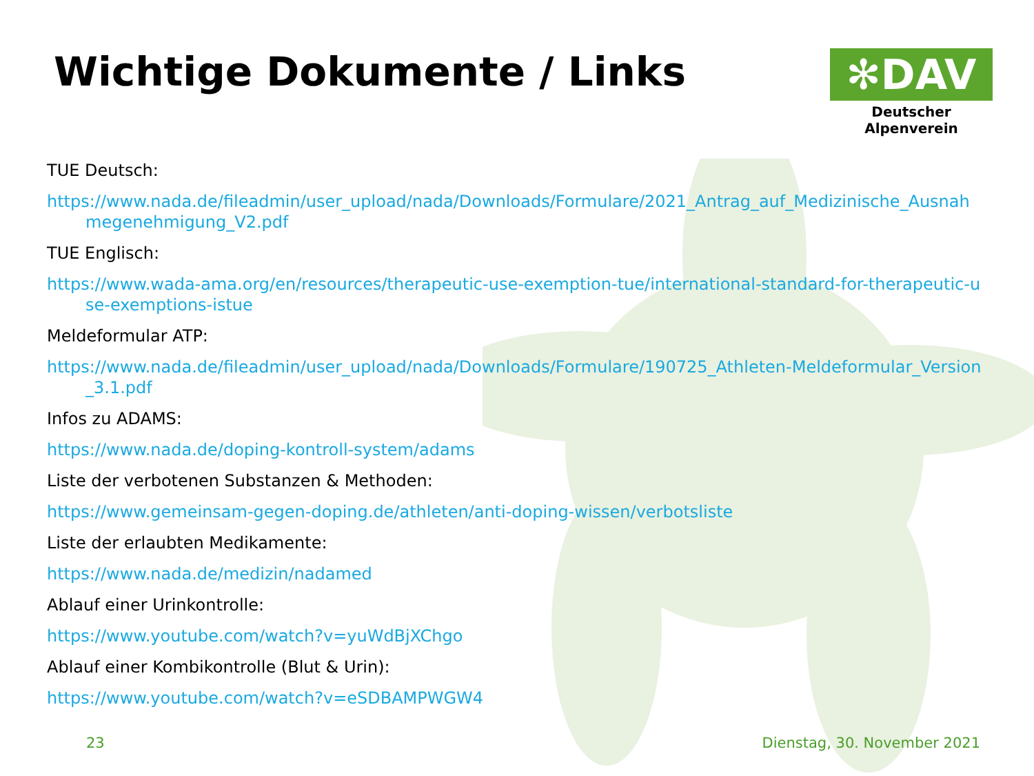Wichtige Dokumente / Links
✻DAV
Deutscher Alpenverein
TUE Deutsch:
https://www.nada.de/fileadmin/user_upload/nada/Downloads/Formulare/2021_Antrag_auf_Medizinische_Ausnahmegenehmigung_V2.pdf
TUE Englisch:
https://www.wada-ama.org/en/resources/therapeutic-use-exemption-tue/international-standard-for-therapeutic-use-exemptions-istue
Meldeformular ATP:
https://www.nada.de/fileadmin/user_upload/nada/Downloads/Formulare/190725_Athleten-Meldeformular_Version_3.1.pdf
Infos zu ADAMS:
https://www.nada.de/doping-kontroll-system/adams
Liste der verbotenen Substanzen & Methoden:
https://www.gemeinsam-gegen-doping.de/athleten/anti-doping-wissen/verbotsliste
Liste der erlaubten Medikamente:
https://www.nada.de/medizin/nadamed
Ablauf einer Urinkontrolle:
https://www.youtube.com/watch?v=yuWdBjXChgo
Ablauf einer Kombikontrolle (Blut & Urin):
https://www.youtube.com/watch?v=eSDBAMPWGW4
23 Dienstag, 30. November 2021